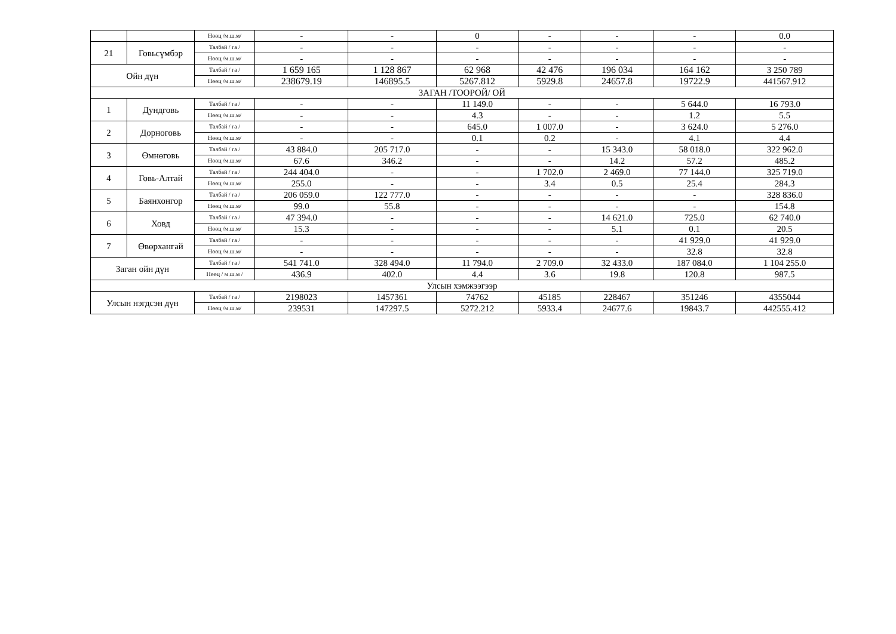| | | Нөөц /м.ш.м/ | - | - | 0 | - | - | - | 0.0 |
| 21 | Говьсүмбэр | Талбай / га / | - | - | - | - | - | - | - |
| | | Нөөц /м.ш.м/ | - | - | - | - | - | - | - |
| Ойн дүн | | Талбай / га / | 1 659 165 | 1 128 867 | 62 968 | 42 476 | 196 034 | 164 162 | 3 250 789 |
| | | Нөөц /м.ш.м/ | 238679.19 | 146895.5 | 5267.812 | 5929.8 | 24657.8 | 19722.9 | 441567.912 |
| ЗАГАН /ТООРОЙ/ ОЙ | | | | | | | | | |
| 1 | Дундговь | Талбай / га / | - | - | 11 149.0 | - | - | 5 644.0 | 16 793.0 |
| | | Нөөц /м.ш.м/ | - | - | 4.3 | - | - | 1.2 | 5.5 |
| 2 | Дорноговь | Талбай / га / | - | - | 645.0 | 1 007.0 | - | 3 624.0 | 5 276.0 |
| | | Нөөц /м.ш.м/ | - | - | 0.1 | 0.2 | - | 4.1 | 4.4 |
| 3 | Өмнөговь | Талбай / га / | 43 884.0 | 205 717.0 | - | - | 15 343.0 | 58 018.0 | 322 962.0 |
| | | Нөөц /м.ш.м/ | 67.6 | 346.2 | - | - | 14.2 | 57.2 | 485.2 |
| 4 | Говь-Алтай | Талбай / га / | 244 404.0 | - | - | 1 702.0 | 2 469.0 | 77 144.0 | 325 719.0 |
| | | Нөөц /м.ш.м/ | 255.0 | - | - | 3.4 | 0.5 | 25.4 | 284.3 |
| 5 | Баянхонгор | Талбай / га / | 206 059.0 | 122 777.0 | - | - | - | - | 328 836.0 |
| | | Нөөц /м.ш.м/ | 99.0 | 55.8 | - | - | - | - | 154.8 |
| 6 | Ховд | Талбай / га / | 47 394.0 | - | - | - | 14 621.0 | 725.0 | 62 740.0 |
| | | Нөөц /м.ш.м/ | 15.3 | - | - | - | 5.1 | 0.1 | 20.5 |
| 7 | Өвөрхангай | Талбай / га / | - | - | - | - | - | 41 929.0 | 41 929.0 |
| | | Нөөц /м.ш.м/ | - | - | - | - | - | 32.8 | 32.8 |
| Заган ойн дүн | | Талбай / га / | 541 741.0 | 328 494.0 | 11 794.0 | 2 709.0 | 32 433.0 | 187 084.0 | 1 104 255.0 |
| | | Нөөц / м.ш.м / | 436.9 | 402.0 | 4.4 | 3.6 | 19.8 | 120.8 | 987.5 |
| Улсын хэмжээгээр | | | | | | | | | |
| Улсын нэгдсэн дүн | | Талбай / га / | 2198023 | 1457361 | 74762 | 45185 | 228467 | 351246 | 4355044 |
| | | Нөөц /м.ш.м/ | 239531 | 147297.5 | 5272.212 | 5933.4 | 24677.6 | 19843.7 | 442555.412 |